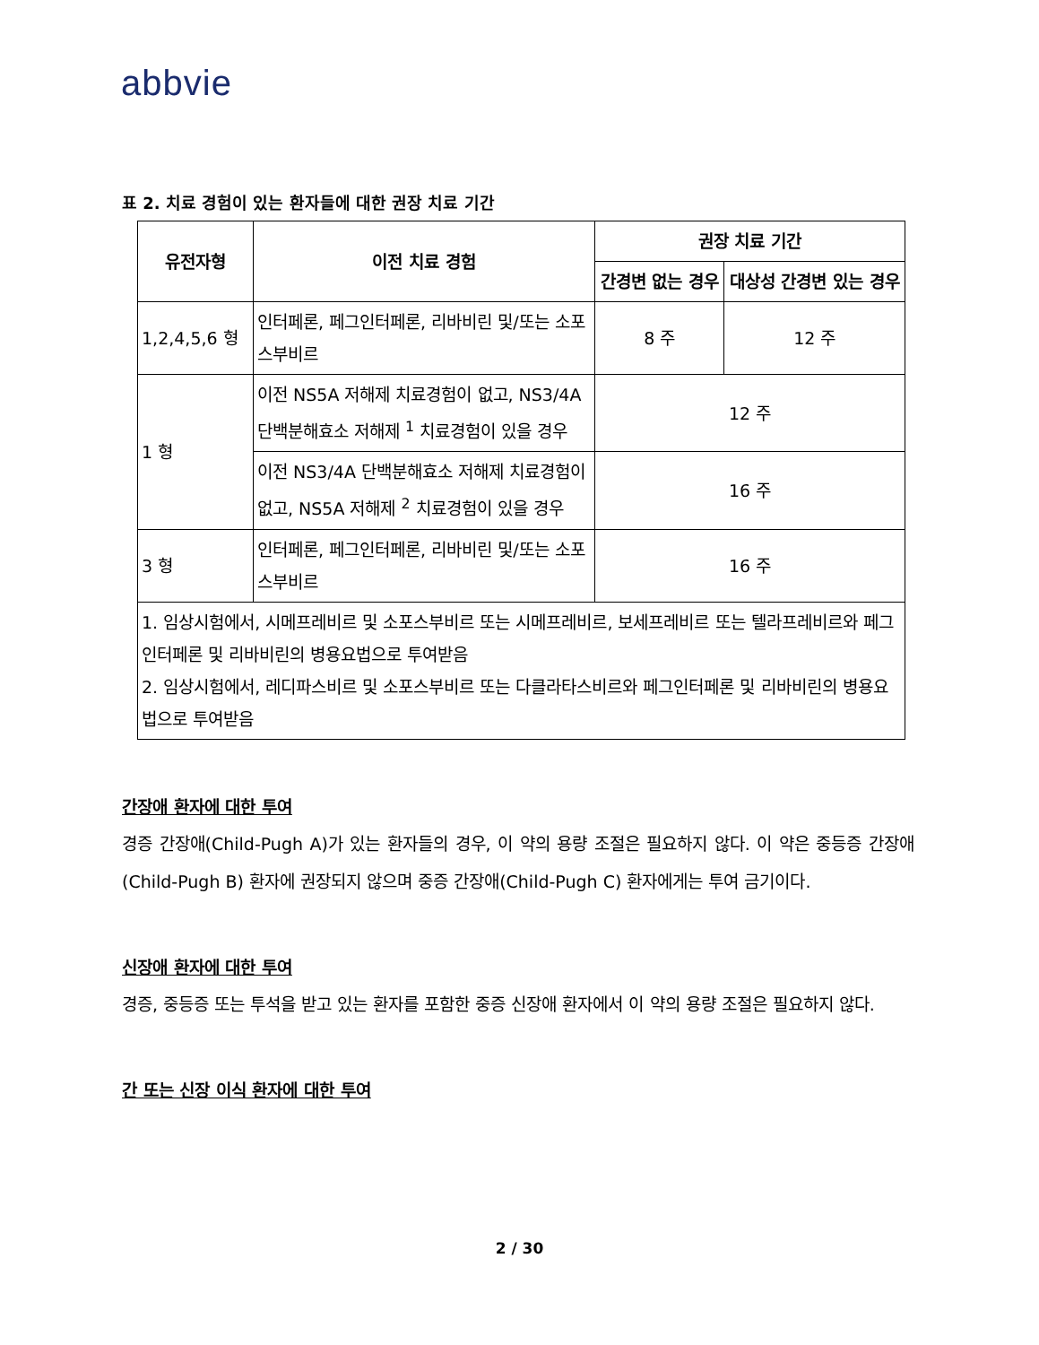abbvie
표 2. 치료 경험이 있는 환자들에 대한 권장 치료 기간
| 유전자형 | 이전 치료 경험 | 권장 치료 기간 | |
| --- | --- | --- | --- |
| | | 간경변 없는 경우 | 대상성 간경변 있는 경우 |
| 1,2,4,5,6 형 | 인터페론, 페그인터페론, 리바비린 및/또는 소포스부비르 | 8 주 | 12 주 |
| 1 형 | 이전 NS5A 저해제 치료경험이 없고, NS3/4A 단백분해효소 저해제 <sup>1</sup> 치료경험이 있을 경우 | 12 주 | |
| | 이전 NS3/4A 단백분해효소 저해제 치료경험이 없고, NS5A 저해제 <sup>2</sup> 치료경험이 있을 경우 | 16 주 | |
| 3 형 | 인터페론, 페그인터페론, 리바비린 및/또는 소포스부비르 | 16 주 | |
| 1. 임상시험에서, 시메프레비르 및 소포스부비르 또는 시메프레비르, 보세프레비르 또는 텔라프레비르와 페그인터페론 및 리바비린의 병용요법으로 투여받음 2. 임상시험에서, 레디파스비르 및 소포스부비르 또는 다클라타스비르와 페그인터페론 및 리바비린의 병용요법으로 투여받음 | | | |
간장애 환자에 대한 투여
경증 간장애(Child-Pugh A)가 있는 환자들의 경우, 이 약의 용량 조절은 필요하지 않다. 이 약은 중등증 간장애(Child-Pugh B) 환자에 권장되지 않으며 중증 간장애(Child-Pugh C) 환자에게는 투여 금기이다.
신장애 환자에 대한 투여
경증, 중등증 또는 투석을 받고 있는 환자를 포함한 중증 신장애 환자에서 이 약의 용량 조절은 필요하지 않다.
간 또는 신장 이식 환자에 대한 투여
2 / 30